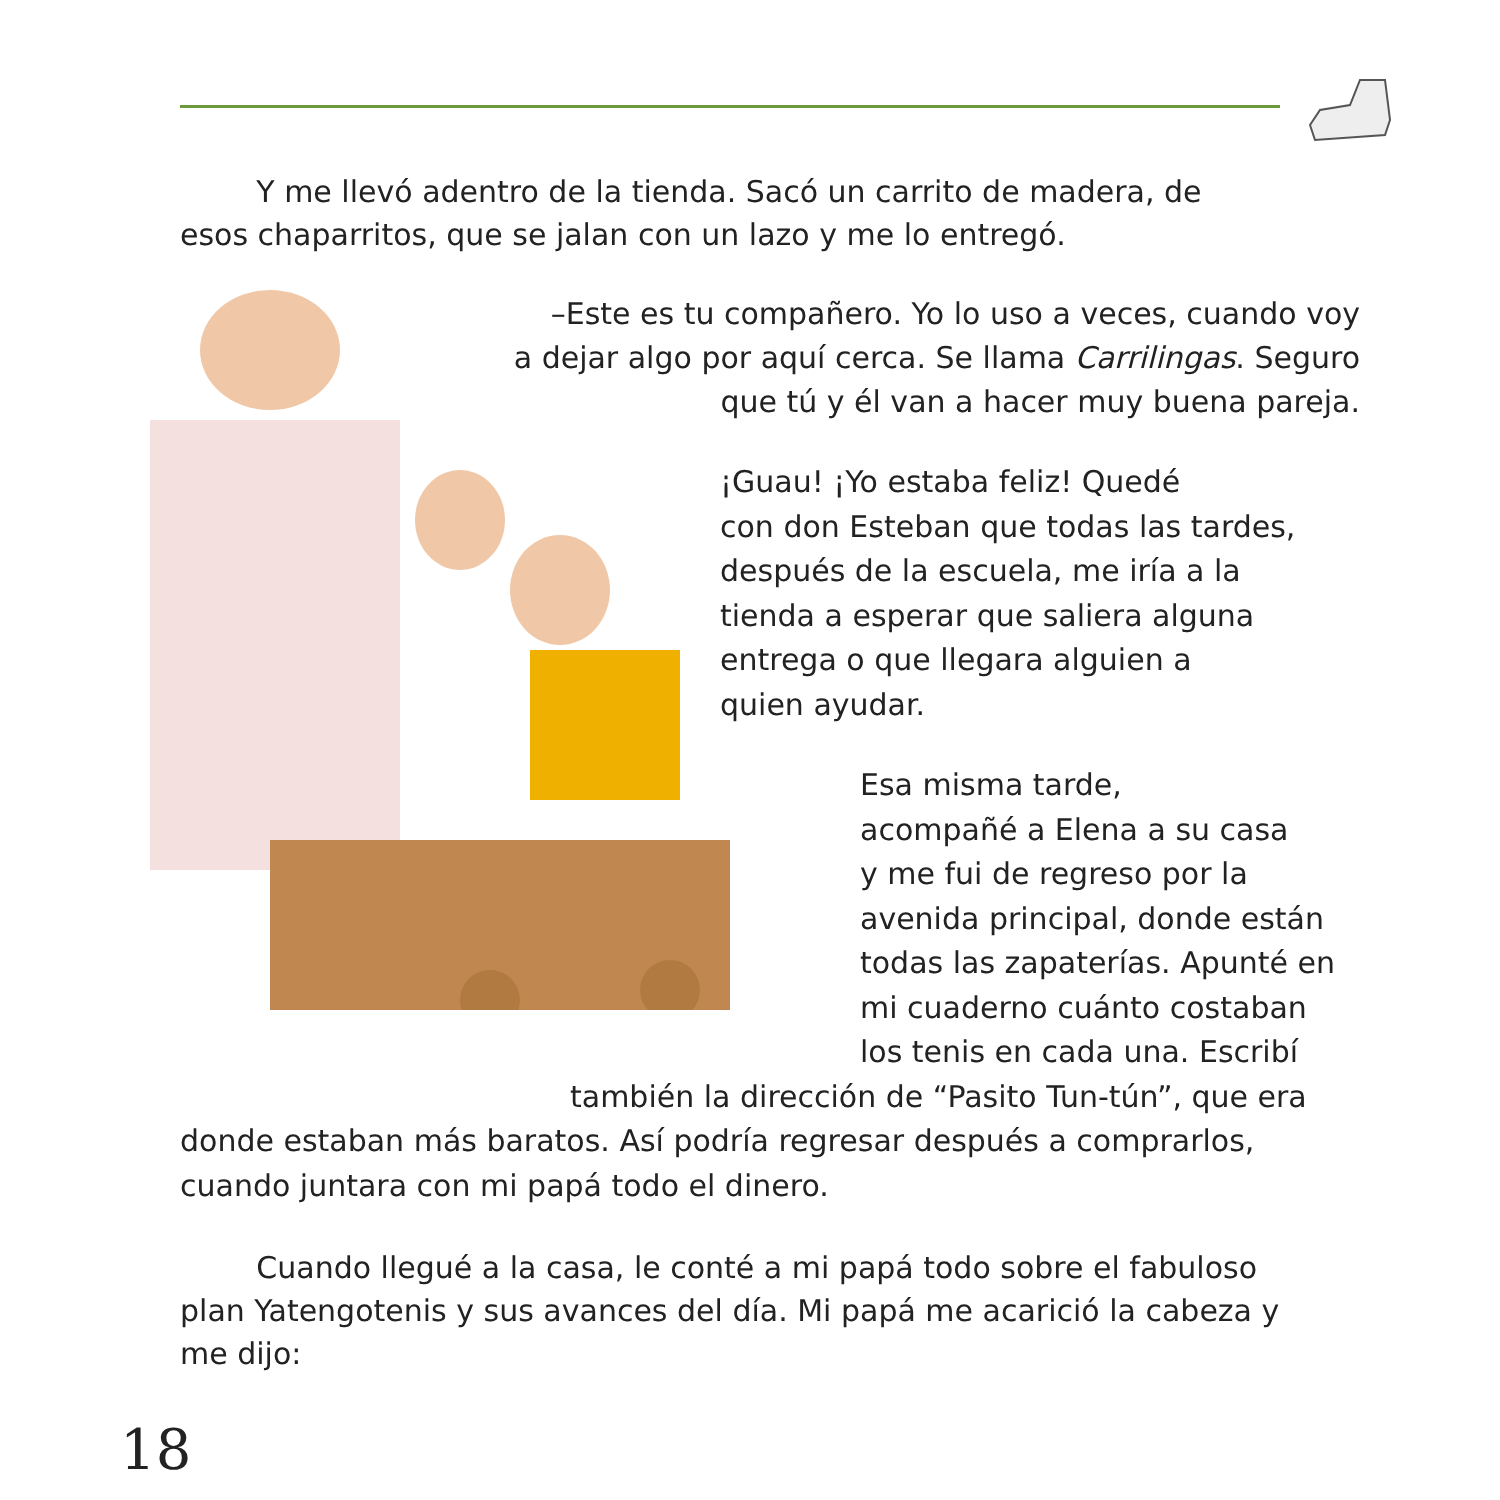Y me llevó adentro de la tienda. Sacó un carrito de madera, de esos chaparritos, que se jalan con un lazo y me lo entregó.
–Este es tu compañero. Yo lo uso a veces, cuando voy
a dejar algo por aquí cerca. Se llama Carrilingas. Seguro
que tú y él van a hacer muy buena pareja.
¡Guau! ¡Yo estaba feliz! Quedé
con don Esteban que todas las tardes,
después de la escuela, me iría a la
tienda a esperar que saliera alguna
entrega o que llegara alguien a
quien ayudar.
Esa misma tarde,
acompañé a Elena a su casa
y me fui de regreso por la
avenida principal, donde están
todas las zapaterías. Apunté en
mi cuaderno cuánto costaban
los tenis en cada una. Escribí
también la dirección de “Pasito Tun-tún”, que era
donde estaban más baratos. Así podría regresar después a comprarlos,
cuando juntara con mi papá todo el dinero.
Cuando llegué a la casa, le conté a mi papá todo sobre el fabuloso plan Yatengotenis y sus avances del día. Mi papá me acarició la cabeza y me dijo:
18